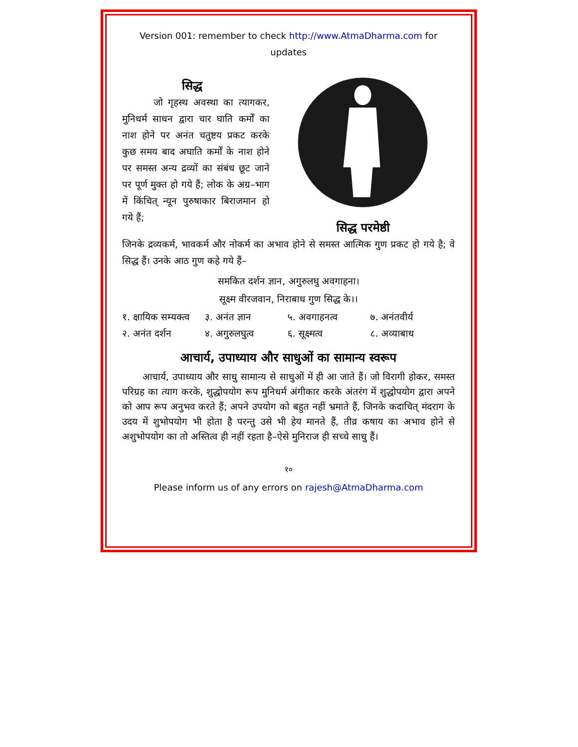Version 001: remember to check http://www.AtmaDharma.com for updates
सिद्ध
जो गृहस्थ अवस्था का त्यागकर, मुनिधर्म साधन द्वारा चार घाति कर्मों का नाश होने पर अनंत चतुष्टय प्रकट करके कुछ समय बाद अघाति कर्मों के नाश होने पर समस्त अन्य द्रव्यों का संबंध छूट जाने पर पूर्ण मुक्त हो गये हैं; लोक के अग्र–भाग में किंचित् न्यून पुरुषाकार बिराजमान हो गये हैं;
सिद्ध परमेष्ठी
जिनके द्रव्यकर्म, भावकर्म और नोकर्म का अभाव होने से समस्त आत्मिक गुण प्रकट हो गये है; वे सिद्ध हैं। उनके आठ गुण कहे गये हैं–
समकित दर्शन ज्ञान, अगुरुलघु अवगाहना।
सूक्ष्म वीरजवान, निराबाध गुण सिद्ध के।।
१. क्षायिक सम्यक्त्व ३. अनंत ज्ञान ५. अवगाहनत्व ७. अनंतवीर्य
२. अनंत दर्शन ४. अगुरुलघुत्व ६. सूक्ष्मत्व ८. अव्याबाध
आचार्य, उपाध्याय और साधुओं का सामान्य स्वरूप
आचार्य, उपाध्याय और साधु सामान्य से साधुओं में ही आ जाते हैं। जो विरागी होकर, समस्त परिग्रह का त्याग करके, शुद्धोपयोग रूप मुनिधर्म अंगीकार करके अंतरंग में शुद्धोपयोग द्वारा अपने को आप रूप अनुभव करते हैं; अपने उपयोग को बहुत नहीं भ्रमाते हैं, जिनके कदाचित् मंदराग के उदय में शुभोपयोग भी होता है परन्तु उसे भी हेय मानते हैं, तीव्र कषाय का अभाव होने से अशुभोपयोग का तो अस्तित्व ही नहीं रहता है–ऐसे मुनिराज ही सच्चे साधु हैं।
१०
Please inform us of any errors on rajesh@AtmaDharma.com